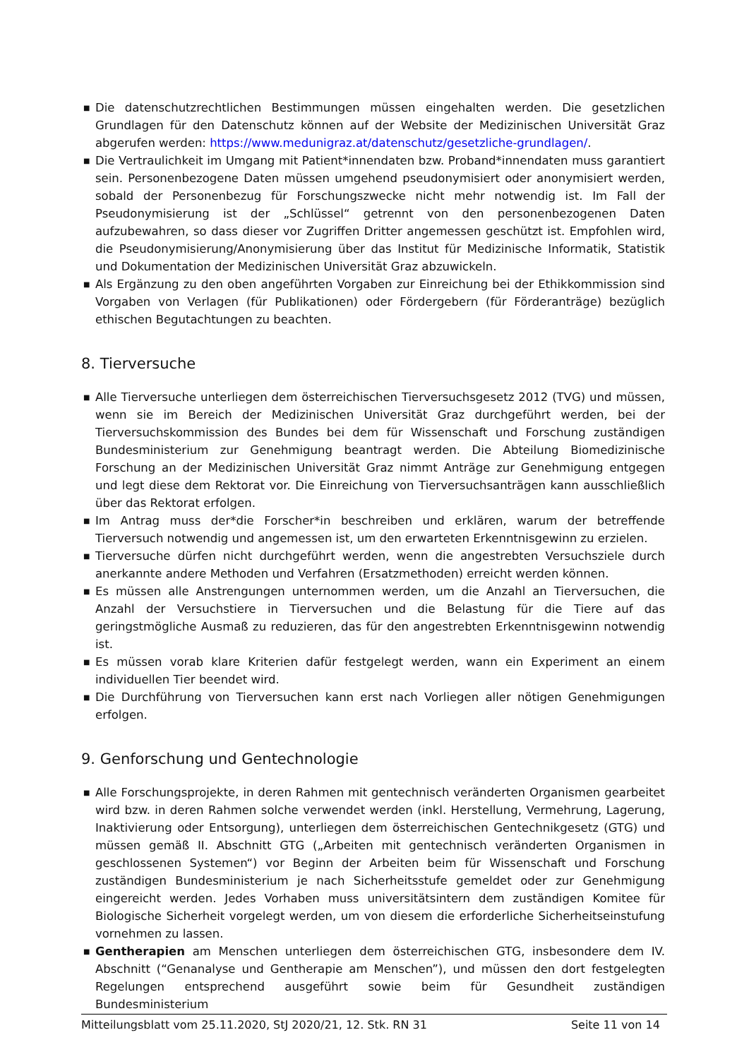■ Die datenschutzrechtlichen Bestimmungen müssen eingehalten werden. Die gesetzlichen Grundlagen für den Datenschutz können auf der Website der Medizinischen Universität Graz abgerufen werden: https://www.medunigraz.at/datenschutz/gesetzliche-grundlagen/.
■ Die Vertraulichkeit im Umgang mit Patient*innendaten bzw. Proband*innendaten muss garantiert sein. Personenbezogene Daten müssen umgehend pseudonymisiert oder anonymisiert werden, sobald der Personenbezug für Forschungszwecke nicht mehr notwendig ist. Im Fall der Pseudonymisierung ist der „Schlüssel“ getrennt von den personenbezogenen Daten aufzubewahren, so dass dieser vor Zugriffen Dritter angemessen geschützt ist. Empfohlen wird, die Pseudonymisierung/Anonymisierung über das Institut für Medizinische Informatik, Statistik und Dokumentation der Medizinischen Universität Graz abzuwickeln.
■ Als Ergänzung zu den oben angeführten Vorgaben zur Einreichung bei der Ethikkommission sind Vorgaben von Verlagen (für Publikationen) oder Fördergebern (für Förderanträge) bezüglich ethischen Begutachtungen zu beachten.
8. Tierversuche
■ Alle Tierversuche unterliegen dem österreichischen Tierversuchsgesetz 2012 (TVG) und müssen, wenn sie im Bereich der Medizinischen Universität Graz durchgeführt werden, bei der Tierversuchskommission des Bundes bei dem für Wissenschaft und Forschung zuständigen Bundesministerium zur Genehmigung beantragt werden. Die Abteilung Biomedizinische Forschung an der Medizinischen Universität Graz nimmt Anträge zur Genehmigung entgegen und legt diese dem Rektorat vor. Die Einreichung von Tierversuchsanträgen kann ausschließlich über das Rektorat erfolgen.
■ Im Antrag muss der*die Forscher*in beschreiben und erklären, warum der betreffende Tierversuch notwendig und angemessen ist, um den erwarteten Erkenntnisgewinn zu erzielen.
■ Tierversuche dürfen nicht durchgeführt werden, wenn die angestrebten Versuchsziele durch anerkannte andere Methoden und Verfahren (Ersatzmethoden) erreicht werden können.
■ Es müssen alle Anstrengungen unternommen werden, um die Anzahl an Tierversuchen, die Anzahl der Versuchstiere in Tierversuchen und die Belastung für die Tiere auf das geringstmögliche Ausmaß zu reduzieren, das für den angestrebten Erkenntnisgewinn notwendig ist.
■ Es müssen vorab klare Kriterien dafür festgelegt werden, wann ein Experiment an einem individuellen Tier beendet wird.
■ Die Durchführung von Tierversuchen kann erst nach Vorliegen aller nötigen Genehmigungen erfolgen.
9. Genforschung und Gentechnologie
■ Alle Forschungsprojekte, in deren Rahmen mit gentechnisch veränderten Organismen gearbeitet wird bzw. in deren Rahmen solche verwendet werden (inkl. Herstellung, Vermehrung, Lagerung, Inaktivierung oder Entsorgung), unterliegen dem österreichischen Gentechnikgesetz (GTG) und müssen gemäß II. Abschnitt GTG („Arbeiten mit gentechnisch veränderten Organismen in geschlossenen Systemen“) vor Beginn der Arbeiten beim für Wissenschaft und Forschung zuständigen Bundesministerium je nach Sicherheitsstufe gemeldet oder zur Genehmigung eingereicht werden. Jedes Vorhaben muss universitätsintern dem zuständigen Komitee für Biologische Sicherheit vorgelegt werden, um von diesem die erforderliche Sicherheitseinstufung vornehmen zu lassen.
■ Gentherapien am Menschen unterliegen dem österreichischen GTG, insbesondere dem IV. Abschnitt (“Genanalyse und Gentherapie am Menschen”), und müssen den dort festgelegten Regelungen entsprechend ausgeführt sowie beim für Gesundheit zuständigen Bundesministerium
Mitteilungsblatt vom 25.11.2020, StJ 2020/21, 12. Stk. RN 31 Seite 11 von 14